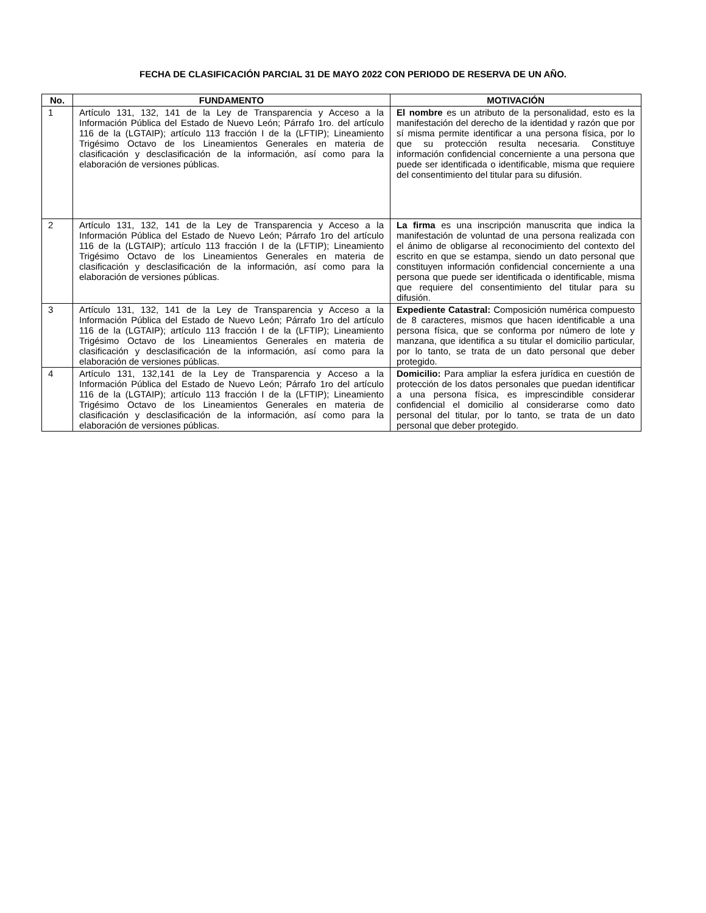FECHA DE CLASIFICACIÓN PARCIAL 31 DE MAYO 2022 CON PERIODO DE RESERVA DE UN AÑO.
| No. | FUNDAMENTO | MOTIVACIÓN |
| --- | --- | --- |
| 1 | Artículo 131, 132, 141 de la Ley de Transparencia y Acceso a la Información Pública del Estado de Nuevo León; Párrafo 1ro. del artículo 116 de la (LGTAIP); artículo 113 fracción I de la (LFTIP); Lineamiento Trigésimo Octavo de los Lineamientos Generales en materia de clasificación y desclasificación de la información, así como para la elaboración de versiones públicas. | El nombre es un atributo de la personalidad, esto es la manifestación del derecho de la identidad y razón que por sí misma permite identificar a una persona física, por lo que su protección resulta necesaria. Constituye información confidencial concerniente a una persona que puede ser identificada o identificable, misma que requiere del consentimiento del titular para su difusión. |
| 2 | Artículo 131, 132, 141 de la Ley de Transparencia y Acceso a la Información Pública del Estado de Nuevo León; Párrafo 1ro del artículo 116 de la (LGTAIP); artículo 113 fracción I de la (LFTIP); Lineamiento Trigésimo Octavo de los Lineamientos Generales en materia de clasificación y desclasificación de la información, así como para la elaboración de versiones públicas. | La firma es una inscripción manuscrita que indica la manifestación de voluntad de una persona realizada con el ánimo de obligarse al reconocimiento del contexto del escrito en que se estampa, siendo un dato personal que constituyen información confidencial concerniente a una persona que puede ser identificada o identificable, misma que requiere del consentimiento del titular para su difusión. |
| 3 | Artículo 131, 132, 141 de la Ley de Transparencia y Acceso a la Información Pública del Estado de Nuevo León; Párrafo 1ro del artículo 116 de la (LGTAIP); artículo 113 fracción I de la (LFTIP); Lineamiento Trigésimo Octavo de los Lineamientos Generales en materia de clasificación y desclasificación de la información, así como para la elaboración de versiones públicas. | Expediente Catastral: Composición numérica compuesto de 8 caracteres, mismos que hacen identificable a una persona física, que se conforma por número de lote y manzana, que identifica a su titular el domicilio particular, por lo tanto, se trata de un dato personal que deber protegido. |
| 4 | Artículo 131, 132,141 de la Ley de Transparencia y Acceso a la Información Pública del Estado de Nuevo León; Párrafo 1ro del artículo 116 de la (LGTAIP); artículo 113 fracción I de la (LFTIP); Lineamiento Trigésimo Octavo de los Lineamientos Generales en materia de clasificación y desclasificación de la información, así como para la elaboración de versiones públicas. | Domicilio: Para ampliar la esfera jurídica en cuestión de protección de los datos personales que puedan identificar a una persona física, es imprescindible considerar confidencial el domicilio al considerarse como dato personal del titular, por lo tanto, se trata de un dato personal que deber protegido. |